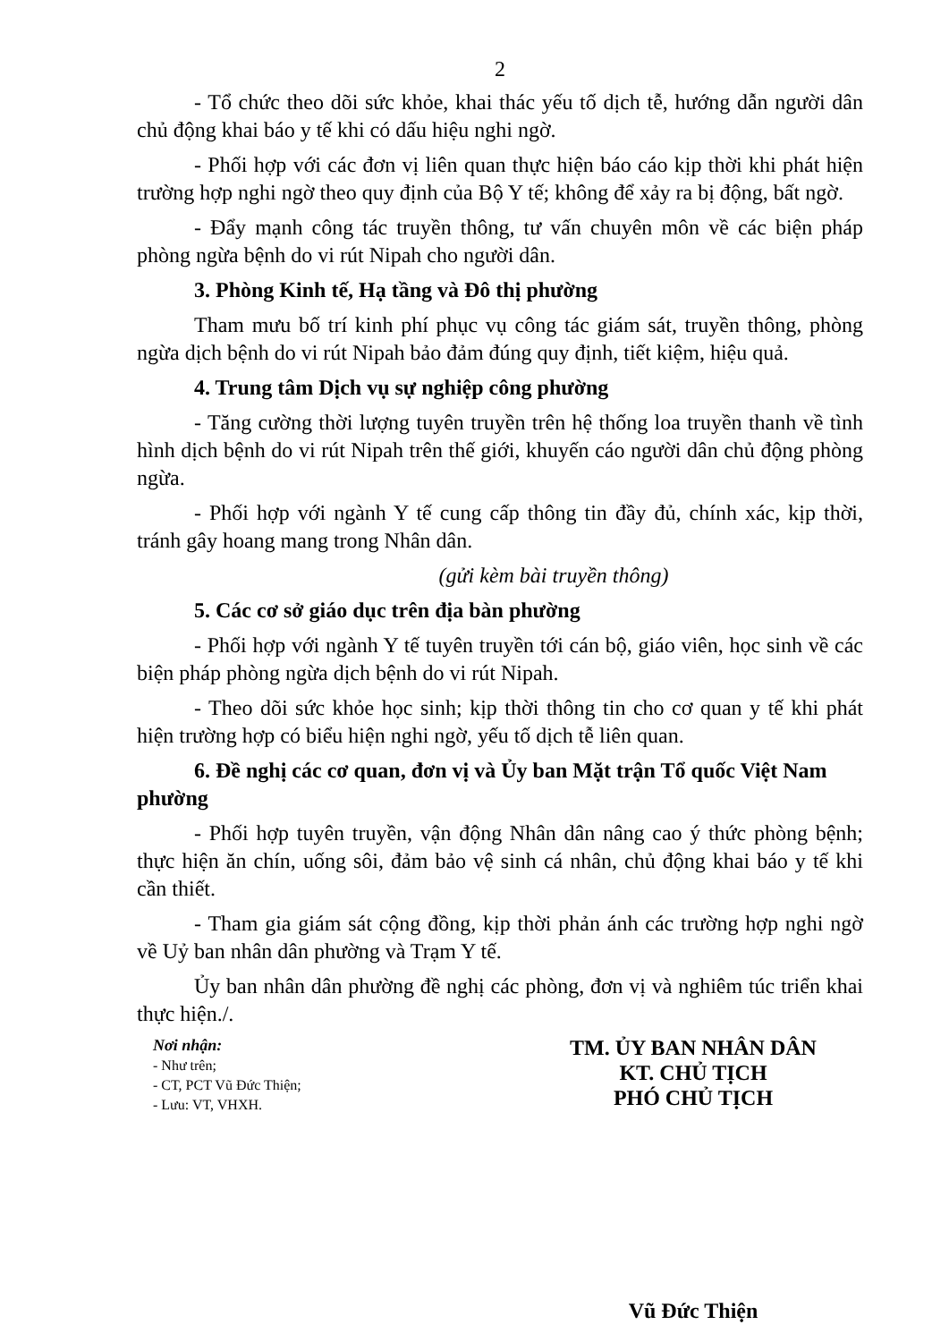2
- Tổ chức theo dõi sức khỏe, khai thác yếu tố dịch tễ, hướng dẫn người dân chủ động khai báo y tế khi có dấu hiệu nghi ngờ.
- Phối hợp với các đơn vị liên quan thực hiện báo cáo kịp thời khi phát hiện trường hợp nghi ngờ theo quy định của Bộ Y tế; không để xảy ra bị động, bất ngờ.
- Đẩy mạnh công tác truyền thông, tư vấn chuyên môn về các biện pháp phòng ngừa bệnh do vi rút Nipah cho người dân.
3. Phòng Kinh tế, Hạ tầng và Đô thị phường
Tham mưu bố trí kinh phí phục vụ công tác giám sát, truyền thông, phòng ngừa dịch bệnh do vi rút Nipah bảo đảm đúng quy định, tiết kiệm, hiệu quả.
4. Trung tâm Dịch vụ sự nghiệp công phường
- Tăng cường thời lượng tuyên truyền trên hệ thống loa truyền thanh về tình hình dịch bệnh do vi rút Nipah trên thế giới, khuyến cáo người dân chủ động phòng ngừa.
- Phối hợp với ngành Y tế cung cấp thông tin đầy đủ, chính xác, kịp thời, tránh gây hoang mang trong Nhân dân.
(gửi kèm bài truyền thông)
5. Các cơ sở giáo dục trên địa bàn phường
- Phối hợp với ngành Y tế tuyên truyền tới cán bộ, giáo viên, học sinh về các biện pháp phòng ngừa dịch bệnh do vi rút Nipah.
- Theo dõi sức khỏe học sinh; kịp thời thông tin cho cơ quan y tế khi phát hiện trường hợp có biểu hiện nghi ngờ, yếu tố dịch tễ liên quan.
6. Đề nghị các cơ quan, đơn vị và Ủy ban Mặt trận Tổ quốc Việt Nam phường
- Phối hợp tuyên truyền, vận động Nhân dân nâng cao ý thức phòng bệnh; thực hiện ăn chín, uống sôi, đảm bảo vệ sinh cá nhân, chủ động khai báo y tế khi cần thiết.
- Tham gia giám sát cộng đồng, kịp thời phản ánh các trường hợp nghi ngờ về Uỷ ban nhân dân phường và Trạm Y tế.
Ủy ban nhân dân phường đề nghị các phòng, đơn vị và nghiêm túc triển khai thực hiện./.
Nơi nhận:
- Như trên;
- CT, PCT Vũ Đức Thiện;
- Lưu: VT, VHXH.
TM. ỦY BAN NHÂN DÂN
KT. CHỦ TỊCH
PHÓ CHỦ TỊCH
Vũ Đức Thiện